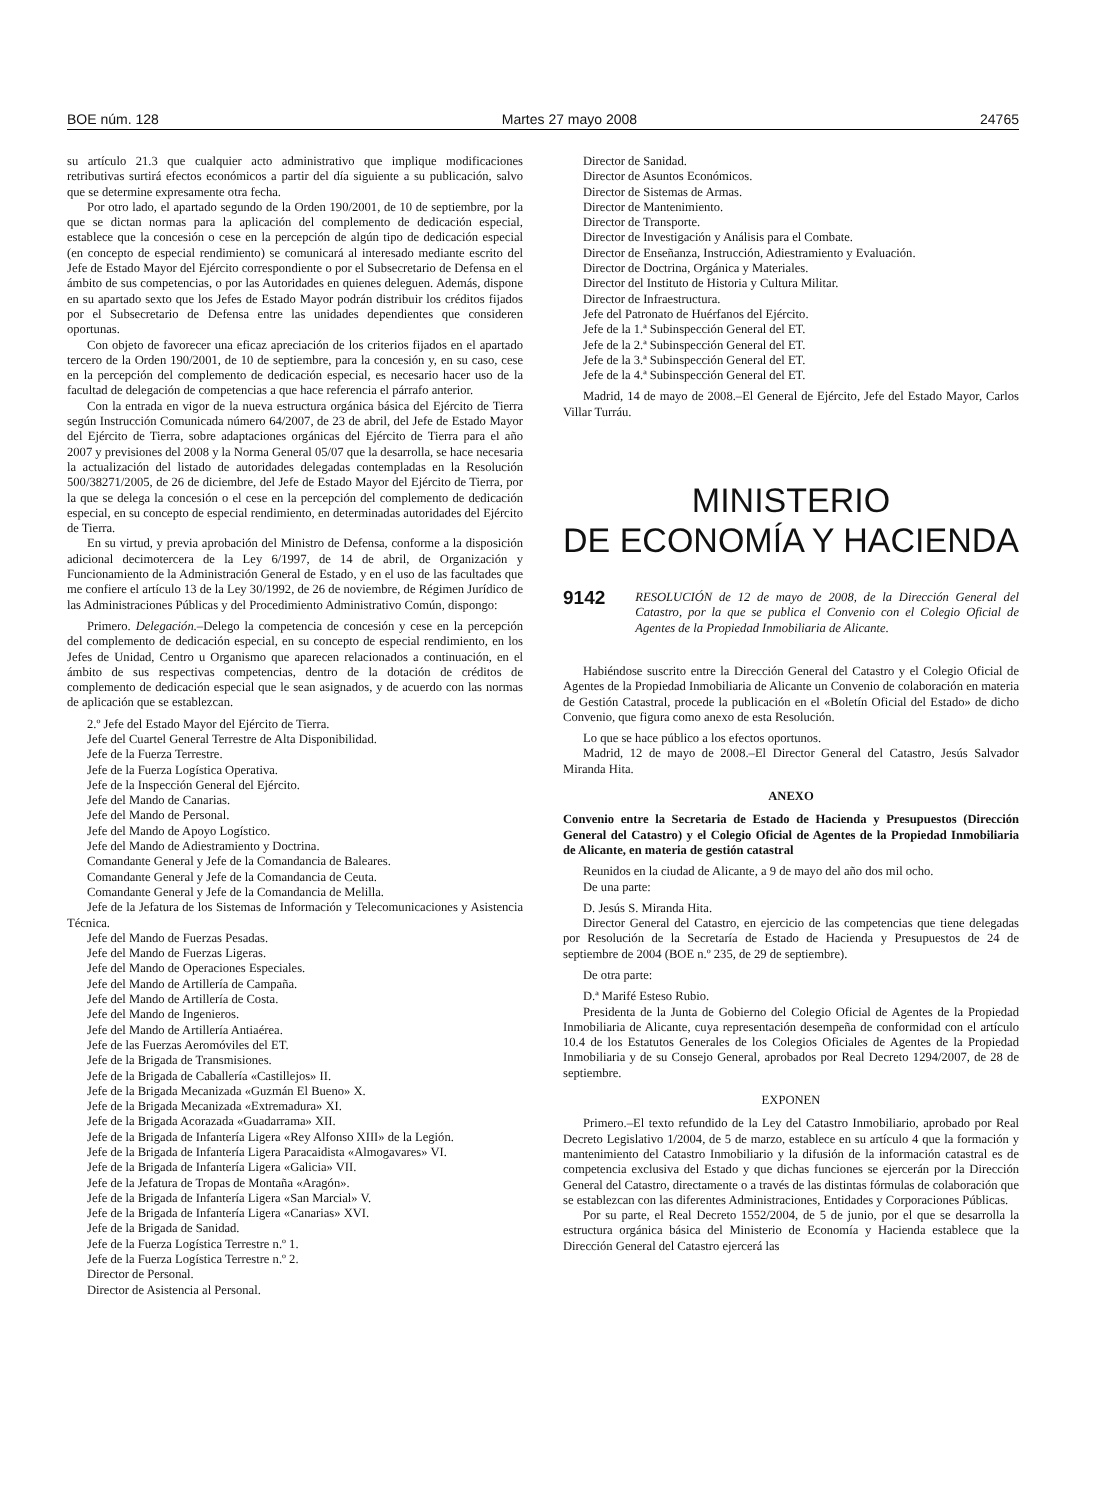BOE núm. 128 Martes 27 mayo 2008 24765
su artículo 21.3 que cualquier acto administrativo que implique modificaciones retributivas surtirá efectos económicos a partir del día siguiente a su publicación, salvo que se determine expresamente otra fecha.
Por otro lado, el apartado segundo de la Orden 190/2001, de 10 de septiembre, por la que se dictan normas para la aplicación del complemento de dedicación especial, establece que la concesión o cese en la percepción de algún tipo de dedicación especial (en concepto de especial rendimiento) se comunicará al interesado mediante escrito del Jefe de Estado Mayor del Ejército correspondiente o por el Subsecretario de Defensa en el ámbito de sus competencias, o por las Autoridades en quienes deleguen. Además, dispone en su apartado sexto que los Jefes de Estado Mayor podrán distribuir los créditos fijados por el Subsecretario de Defensa entre las unidades dependientes que consideren oportunas.
Con objeto de favorecer una eficaz apreciación de los criterios fijados en el apartado tercero de la Orden 190/2001, de 10 de septiembre, para la concesión y, en su caso, cese en la percepción del complemento de dedicación especial, es necesario hacer uso de la facultad de delegación de competencias a que hace referencia el párrafo anterior.
Con la entrada en vigor de la nueva estructura orgánica básica del Ejército de Tierra según Instrucción Comunicada número 64/2007, de 23 de abril, del Jefe de Estado Mayor del Ejército de Tierra, sobre adaptaciones orgánicas del Ejército de Tierra para el año 2007 y previsiones del 2008 y la Norma General 05/07 que la desarrolla, se hace necesaria la actualización del listado de autoridades delegadas contempladas en la Resolución 500/38271/2005, de 26 de diciembre, del Jefe de Estado Mayor del Ejército de Tierra, por la que se delega la concesión o el cese en la percepción del complemento de dedicación especial, en su concepto de especial rendimiento, en determinadas autoridades del Ejército de Tierra.
En su virtud, y previa aprobación del Ministro de Defensa, conforme a la disposición adicional decimotercera de la Ley 6/1997, de 14 de abril, de Organización y Funcionamiento de la Administración General de Estado, y en el uso de las facultades que me confiere el artículo 13 de la Ley 30/1992, de 26 de noviembre, de Régimen Jurídico de las Administraciones Públicas y del Procedimiento Administrativo Común, dispongo:
Primero. Delegación.–Delego la competencia de concesión y cese en la percepción del complemento de dedicación especial, en su concepto de especial rendimiento, en los Jefes de Unidad, Centro u Organismo que aparecen relacionados a continuación, en el ámbito de sus respectivas competencias, dentro de la dotación de créditos de complemento de dedicación especial que le sean asignados, y de acuerdo con las normas de aplicación que se establezcan.
2.º Jefe del Estado Mayor del Ejército de Tierra.
Jefe del Cuartel General Terrestre de Alta Disponibilidad.
Jefe de la Fuerza Terrestre.
Jefe de la Fuerza Logística Operativa.
Jefe de la Inspección General del Ejército.
Jefe del Mando de Canarias.
Jefe del Mando de Personal.
Jefe del Mando de Apoyo Logístico.
Jefe del Mando de Adiestramiento y Doctrina.
Comandante General y Jefe de la Comandancia de Baleares.
Comandante General y Jefe de la Comandancia de Ceuta.
Comandante General y Jefe de la Comandancia de Melilla.
Jefe de la Jefatura de los Sistemas de Información y Telecomunicaciones y Asistencia Técnica.
Jefe del Mando de Fuerzas Pesadas.
Jefe del Mando de Fuerzas Ligeras.
Jefe del Mando de Operaciones Especiales.
Jefe del Mando de Artillería de Campaña.
Jefe del Mando de Artillería de Costa.
Jefe del Mando de Ingenieros.
Jefe del Mando de Artillería Antiaérea.
Jefe de las Fuerzas Aeromóviles del ET.
Jefe de la Brigada de Transmisiones.
Jefe de la Brigada de Caballería «Castillejos» II.
Jefe de la Brigada Mecanizada «Guzmán El Bueno» X.
Jefe de la Brigada Mecanizada «Extremadura» XI.
Jefe de la Brigada Acorazada «Guadarrama» XII.
Jefe de la Brigada de Infantería Ligera «Rey Alfonso XIII» de la Legión.
Jefe de la Brigada de Infantería Ligera Paracaidista «Almogavares» VI.
Jefe de la Brigada de Infantería Ligera «Galicia» VII.
Jefe de la Jefatura de Tropas de Montaña «Aragón».
Jefe de la Brigada de Infantería Ligera «San Marcial» V.
Jefe de la Brigada de Infantería Ligera «Canarias» XVI.
Jefe de la Brigada de Sanidad.
Jefe de la Fuerza Logística Terrestre n.º 1.
Jefe de la Fuerza Logística Terrestre n.º 2.
Director de Personal.
Director de Asistencia al Personal.
Director de Sanidad.
Director de Asuntos Económicos.
Director de Sistemas de Armas.
Director de Mantenimiento.
Director de Transporte.
Director de Investigación y Análisis para el Combate.
Director de Enseñanza, Instrucción, Adiestramiento y Evaluación.
Director de Doctrina, Orgánica y Materiales.
Director del Instituto de Historia y Cultura Militar.
Director de Infraestructura.
Jefe del Patronato de Huérfanos del Ejército.
Jefe de la 1.ª Subinspección General del ET.
Jefe de la 2.ª Subinspección General del ET.
Jefe de la 3.ª Subinspección General del ET.
Jefe de la 4.ª Subinspección General del ET.
Madrid, 14 de mayo de 2008.–El General de Ejército, Jefe del Estado Mayor, Carlos Villar Turráu.
MINISTERIO
DE ECONOMÍA Y HACIENDA
9142 RESOLUCIÓN de 12 de mayo de 2008, de la Dirección General del Catastro, por la que se publica el Convenio con el Colegio Oficial de Agentes de la Propiedad Inmobiliaria de Alicante.
Habiéndose suscrito entre la Dirección General del Catastro y el Colegio Oficial de Agentes de la Propiedad Inmobiliaria de Alicante un Convenio de colaboración en materia de Gestión Catastral, procede la publicación en el «Boletín Oficial del Estado» de dicho Convenio, que figura como anexo de esta Resolución.
Lo que se hace público a los efectos oportunos.
Madrid, 12 de mayo de 2008.–El Director General del Catastro, Jesús Salvador Miranda Hita.
ANEXO
Convenio entre la Secretaria de Estado de Hacienda y Presupuestos (Dirección General del Catastro) y el Colegio Oficial de Agentes de la Propiedad Inmobiliaria de Alicante, en materia de gestión catastral
Reunidos en la ciudad de Alicante, a 9 de mayo del año dos mil ocho.
De una parte:
D. Jesús S. Miranda Hita.
Director General del Catastro, en ejercicio de las competencias que tiene delegadas por Resolución de la Secretaría de Estado de Hacienda y Presupuestos de 24 de septiembre de 2004 (BOE n.º 235, de 29 de septiembre).
De otra parte:
D.ª Marifé Esteso Rubio.
Presidenta de la Junta de Gobierno del Colegio Oficial de Agentes de la Propiedad Inmobiliaria de Alicante, cuya representación desempeña de conformidad con el artículo 10.4 de los Estatutos Generales de los Colegios Oficiales de Agentes de la Propiedad Inmobiliaria y de su Consejo General, aprobados por Real Decreto 1294/2007, de 28 de septiembre.
EXPONEN
Primero.–El texto refundido de la Ley del Catastro Inmobiliario, aprobado por Real Decreto Legislativo 1/2004, de 5 de marzo, establece en su artículo 4 que la formación y mantenimiento del Catastro Inmobiliario y la difusión de la información catastral es de competencia exclusiva del Estado y que dichas funciones se ejercerán por la Dirección General del Catastro, directamente o a través de las distintas fórmulas de colaboración que se establezcan con las diferentes Administraciones, Entidades y Corporaciones Públicas.
Por su parte, el Real Decreto 1552/2004, de 5 de junio, por el que se desarrolla la estructura orgánica básica del Ministerio de Economía y Hacienda establece que la Dirección General del Catastro ejercerá las